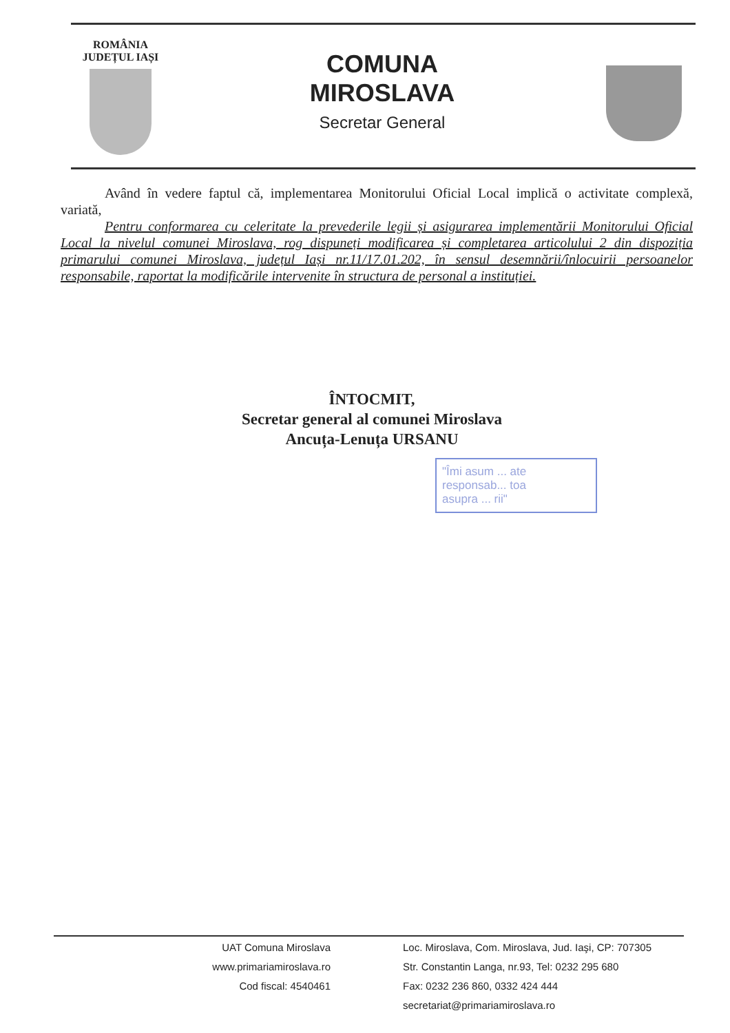ROMÂNIA
JUDEȚUL IAȘI
COMUNA
MIROSLAVA
Secretar General
Având în vedere faptul că, implementarea Monitorului Oficial Local implică o activitate complexă, variată,
Pentru conformarea cu celeritate la prevederile legii și asigurarea implementării Monitorului Oficial Local la nivelul comunei Miroslava, rog dispuneți modificarea și completarea articolului 2 din dispoziția primarului comunei Miroslava, județul Iași nr.11/17.01.202, în sensul desemnării/înlocuirii persoanelor responsabile, raportat la modificările intervenite în structura de personal a instituției.
ÎNTOCMIT,
Secretar general al comunei Miroslava
Ancuța-Lenuța URSANU
"Îmi asum ... ate
responsab... toa
asupra ... rii"
UAT Comuna Miroslava
www.primariamiroslava.ro
Cod fiscal: 4540461
Loc. Miroslava, Com. Miroslava, Jud. Iaşi, CP: 707305
Str. Constantin Langa, nr.93, Tel: 0232 295 680
Fax: 0232 236 860, 0332 424 444
secretariat@primariamiroslava.ro